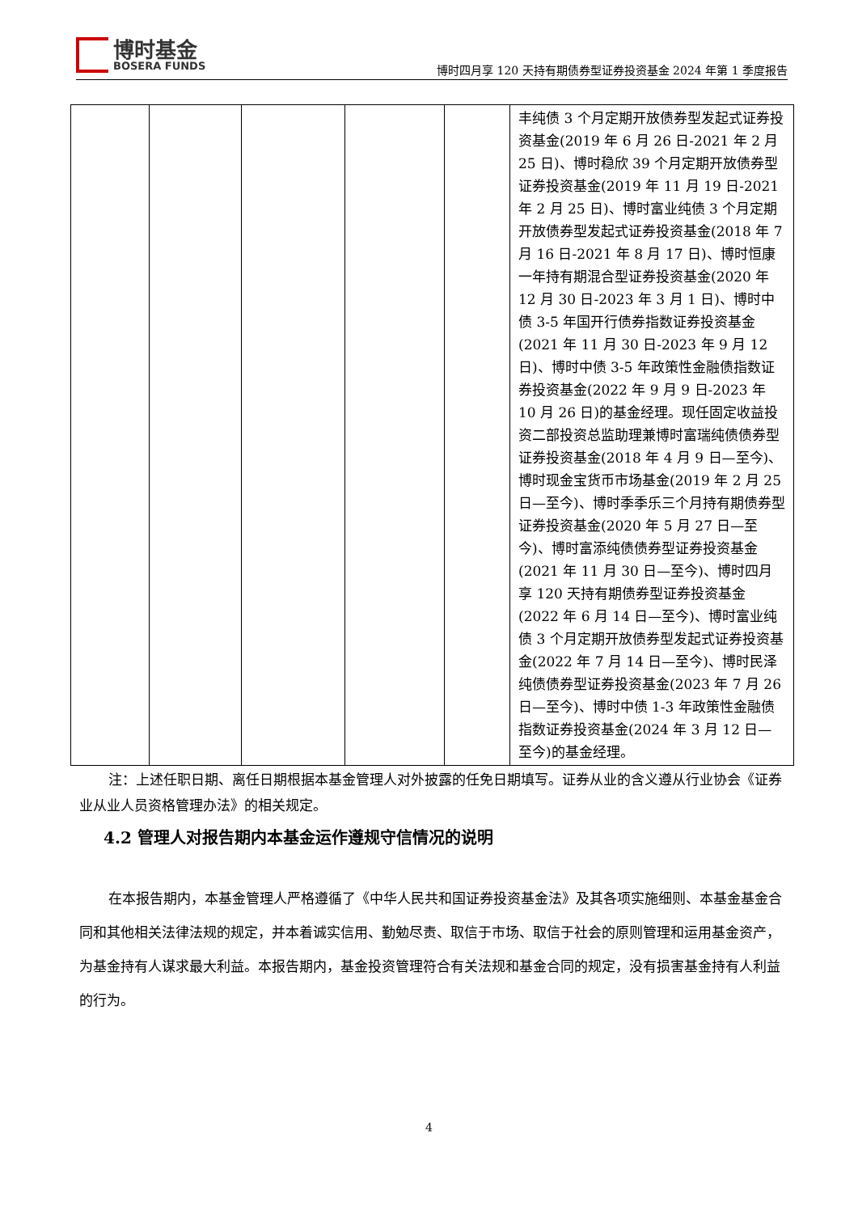博时基金
BOSERA FUNDS
博时四月享 120 天持有期债券型证券投资基金 2024 年第 1 季度报告
| | | | | | 丰纯债 3 个月定期开放债券型发起式证券投资基金(2019 年 6 月 26 日-2021 年 2 月 25 日)、博时稳欣 39 个月定期开放债券型证券投资基金(2019 年 11 月 19 日-2021 年 2 月 25 日)、博时富业纯债 3 个月定期开放债券型发起式证券投资基金(2018 年 7 月 16 日-2021 年 8 月 17 日)、博时恒康一年持有期混合型证券投资基金(2020 年 12 月 30 日-2023 年 3 月 1 日)、博时中债 3-5 年国开行债券指数证券投资基金(2021 年 11 月 30 日-2023 年 9 月 12 日)、博时中债 3-5 年政策性金融债指数证券投资基金(2022 年 9 月 9 日-2023 年 10 月 26 日)的基金经理。现任固定收益投资二部投资总监助理兼博时富瑞纯债债券型证券投资基金(2018 年 4 月 9 日—至今)、博时现金宝货币市场基金(2019 年 2 月 25 日—至今)、博时季季乐三个月持有期债券型证券投资基金(2020 年 5 月 27 日—至今)、博时富添纯债债券型证券投资基金(2021 年 11 月 30 日—至今)、博时四月享 120 天持有期债券型证券投资基金(2022 年 6 月 14 日—至今)、博时富业纯债 3 个月定期开放债券型发起式证券投资基金(2022 年 7 月 14 日—至今)、博时民泽纯债债券型证券投资基金(2023 年 7 月 26 日—至今)、博时中债 1-3 年政策性金融债指数证券投资基金(2024 年 3 月 12 日—至今)的基金经理。 |
注：上述任职日期、离任日期根据本基金管理人对外披露的任免日期填写。证券从业的含义遵从行业协会《证券业从业人员资格管理办法》的相关规定。
4.2 管理人对报告期内本基金运作遵规守信情况的说明
在本报告期内，本基金管理人严格遵循了《中华人民共和国证券投资基金法》及其各项实施细则、本基金基金合同和其他相关法律法规的规定，并本着诚实信用、勤勉尽责、取信于市场、取信于社会的原则管理和运用基金资产，为基金持有人谋求最大利益。本报告期内，基金投资管理符合有关法规和基金合同的规定，没有损害基金持有人利益的行为。
4